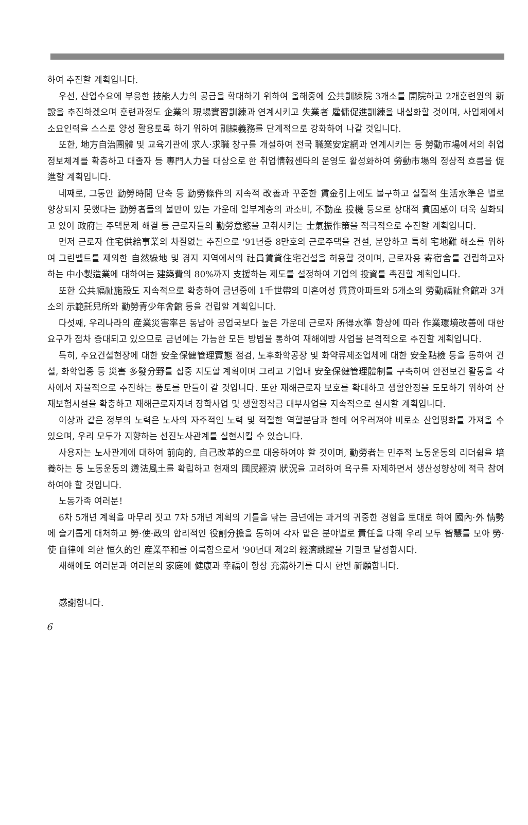하여 추진할 계획입니다.
우선, 산업수요에 부응한 技能人力의 공급을 확대하기 위하여 올해중에 公共訓練院 3개소를 開院하고 2개훈련원의 新設을 추진하겠으며 훈련과정도 企業의 現場實習訓練과 연계시키고 失業者 雇傭促進訓練을 내실화할 것이며, 사업체에서 소요인력을 스스로 양성 활용토록 하기 위하여 訓練義務를 단계적으로 강화하여 나갈 것입니다.
또한, 地方自治團體 및 교육기관에 求人·求職 창구를 개설하여 전국 職業安定網과 연계시키는 등 勞動市場에서의 취업정보체계를 확충하고 대졸자 등 專門人力을 대상으로 한 취업情報센타의 운영도 활성화하여 勞動市場의 정상적 흐름을 促進할 계획입니다.
네째로, 그동안 勤勞時間 단축 등 勤勞條件의 지속적 改善과 꾸준한 賃金引上에도 불구하고 실질적 生活水準은 별로 향상되지 못했다는 勤勞者들의 불만이 있는 가운데 일부계층의 과소비, 不動産 投機 등으로 상대적 貧困感이 더욱 심화되고 있어 政府는 주택문제 해결 등 근로자들의 勤勞意慾을 고취시키는 士氣振作策을 적극적으로 추진할 계획입니다.
먼저 근로자 住宅供給事業의 차질없는 추진으로 '91년중 8만호의 근로주택을 건설, 분양하고 특히 宅地難 해소를 위하여 그린벨트를 제외한 自然綠地 및 경지 지역에서의 社員賃貸住宅건설을 허용할 것이며, 근로자용 寄宿舍를 건립하고자 하는 中小製造業에 대하여는 建築費의 80%까지 支援하는 제도를 설정하여 기업의 投資를 촉진할 계획입니다.
또한 公共福祉施設도 지속적으로 확충하여 금년중에 1千世帶의 미혼여성 賃貸아파트와 5개소의 勞動福祉會館과 3개소의 示範託兒所와 勤勞青少年會館 등을 건립할 계획입니다.
다섯째, 우리나라의 産業災害率은 동남아 공업국보다 높은 가운데 근로자 所得水準 향상에 따라 作業環境改善에 대한 요구가 점차 증대되고 있으므로 금년에는 가능한 모든 방법을 통하여 재해예방 사업을 본격적으로 추진할 계획입니다.
특히, 주요건설현장에 대한 安全保健管理實態 점검, 노후화학공장 및 화약류제조업체에 대한 安全點檢 등을 통하여 건설, 화학업종 등 災害 多發分野를 집중 지도할 계획이며 그리고 기업내 安全保健管理體制를 구축하여 안전보건 활동을 각사에서 자율적으로 추진하는 풍토를 만들어 갈 것입니다. 또한 재해근로자 보호를 확대하고 생활안정을 도모하기 위하여 산재보험시설을 확충하고 재해근로자자녀 장학사업 및 생활정착금 대부사업을 지속적으로 실시할 계획입니다.
이상과 같은 정부의 노력은 노사의 자주적인 노력 및 적절한 역할분담과 한데 어우러져야 비로소 산업평화를 가져올 수 있으며, 우리 모두가 지향하는 선진노사관계를 실현시킬 수 있습니다.
사용자는 노사관계에 대하여 前向的, 自己改革的으로 대응하여야 할 것이며, 勤勞者는 민주적 노동운동의 리더쉽을 培養하는 등 노동운동의 遵法風土를 확립하고 현재의 國民經濟 狀況을 고려하여 욕구를 자제하면서 생산성향상에 적극 참여하여야 할 것입니다.
노동가족 여러분!
6차 5개년 계획을 마무리 짓고 7차 5개년 계획의 기틀을 닦는 금년에는 과거의 귀중한 경험을 토대로 하여 國內·外 情勢에 슬기롭게 대처하고 勞·使·政의 합리적인 役割分擔을 통하여 각자 맡은 분야별로 責任을 다해 우리 모두 智慧를 모아 勞·使 自律에 의한 恒久的인 産業平和를 이룩함으로서 '90년대 제2의 經濟跳躍을 기필코 달성합시다.
새해에도 여러분과 여러분의 家庭에 健康과 幸福이 항상 充滿하기를 다시 한번 祈願합니다.
感謝합니다.
6